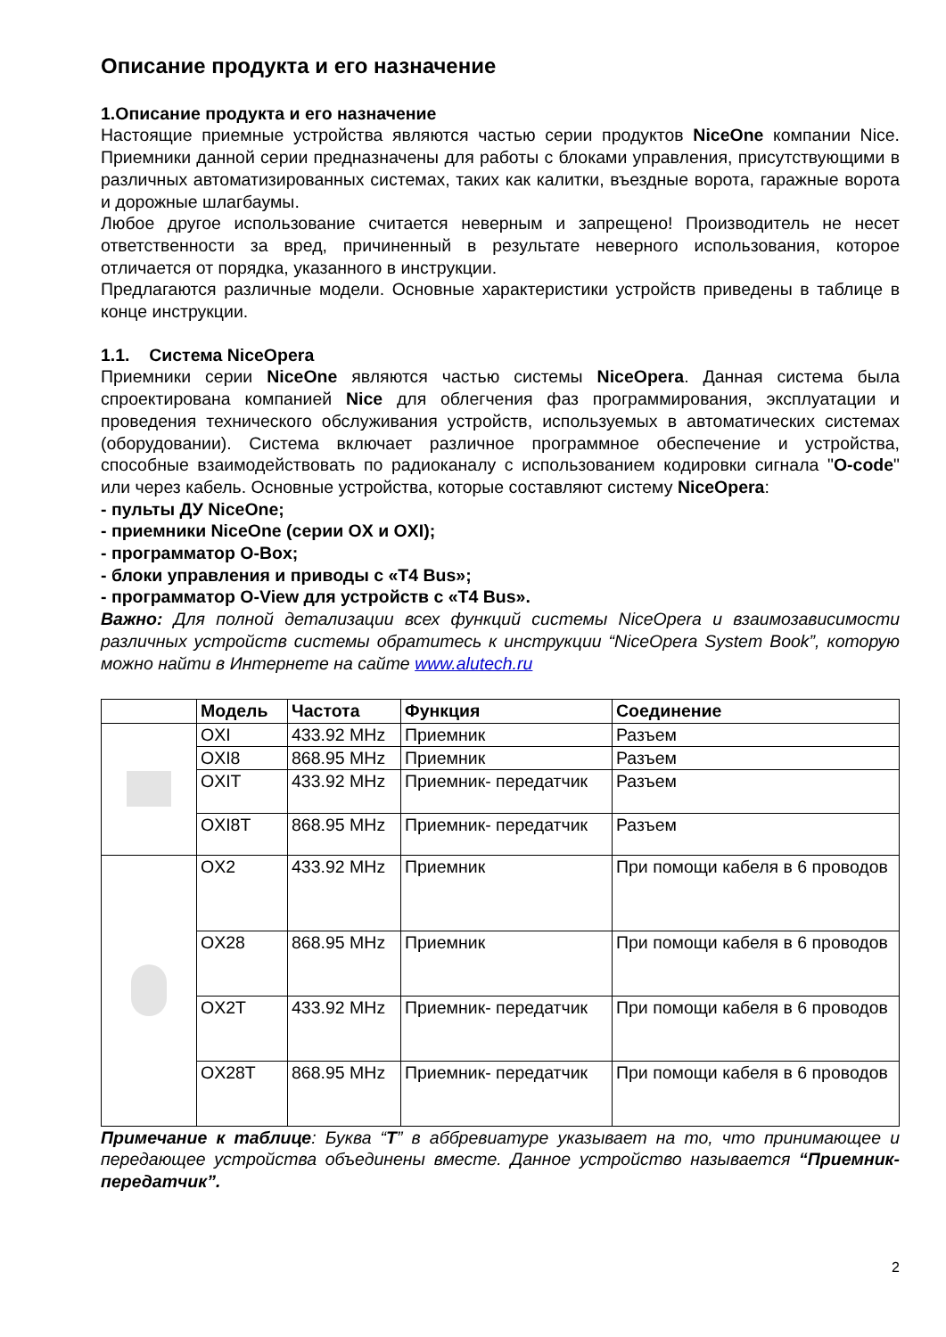Описание продукта и его назначение
1.Описание продукта и его назначение
Настоящие приемные устройства являются частью серии продуктов NiceOne компании Nice. Приемники данной серии предназначены для работы с блоками управления, присутствующими в различных автоматизированных системах, таких как калитки, въездные ворота, гаражные ворота и дорожные шлагбаумы.
Любое другое использование считается неверным и запрещено! Производитель не несет ответственности за вред, причиненный в результате неверного использования, которое отличается от порядка, указанного в инструкции.
Предлагаются различные модели. Основные характеристики устройств приведены в таблице в конце инструкции.
1.1. Система NiceOpera
Приемники серии NiceOne являются частью системы NiceOpera. Данная система была спроектирована компанией Nice для облегчения фаз программирования, эксплуатации и проведения технического обслуживания устройств, используемых в автоматических системах (оборудовании). Система включает различное программное обеспечение и устройства, способные взаимодействовать по радиоканалу с использованием кодировки сигнала "O-code" или через кабель. Основные устройства, которые составляют систему NiceOpera:
- пульты ДУ NiceOne;
- приемники NiceOne (серии OX и OXI);
- программатор O-Box;
- блоки управления и приводы с «T4 Bus»;
- программатор O-View для устройств с «T4 Bus».
Важно: Для полной детализации всех функций системы NiceOpera и взаимозависимости различных устройств системы обратитесь к инструкции “NiceOpera System Book”, которую можно найти в Интернете на сайте www.alutech.ru
| | Модель | Частота | Функция | Соединение |
| --- | --- | --- | --- | --- |
| | OXI | 433.92 MHz | Приемник | Разъем |
| | OXI8 | 868.95 MHz | Приемник | Разъем |
| | OXIT | 433.92 MHz | Приемник- передатчик | Разъем |
| | OXI8T | 868.95 MHz | Приемник- передатчик | Разъем |
| | OX2 | 433.92 MHz | Приемник | При помощи кабеля в 6 проводов |
| | OX28 | 868.95 MHz | Приемник | При помощи кабеля в 6 проводов |
| | OX2T | 433.92 MHz | Приемник- передатчик | При помощи кабеля в 6 проводов |
| | OX28T | 868.95 MHz | Приемник- передатчик | При помощи кабеля в 6 проводов |
Примечание к таблице: Буква “T” в аббревиатуре указывает на то, что принимающее и передающее устройства объединены вместе. Данное устройство называется “Приемник- передатчик”.
2